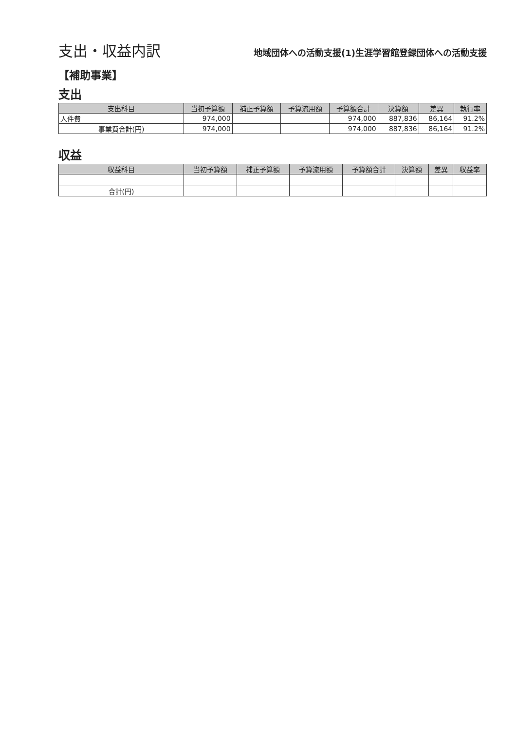支出・収益内訳
地域団体への活動支援(1)生涯学習館登録団体への活動支援
【補助事業】
支出
| 支出科目 | 当初予算額 | 補正予算額 | 予算流用額 | 予算額合計 | 決算額 | 差異 | 執行率 |
| --- | --- | --- | --- | --- | --- | --- | --- |
| 人件費 | 974,000 | | | 974,000 | 887,836 | 86,164 | 91.2% |
| 事業費合計(円) | 974,000 | | | 974,000 | 887,836 | 86,164 | 91.2% |
収益
| 収益科目 | 当初予算額 | 補正予算額 | 予算流用額 | 予算額合計 | 決算額 | 差異 | 収益率 |
| --- | --- | --- | --- | --- | --- | --- | --- |
| 合計(円) | | | | | | | |